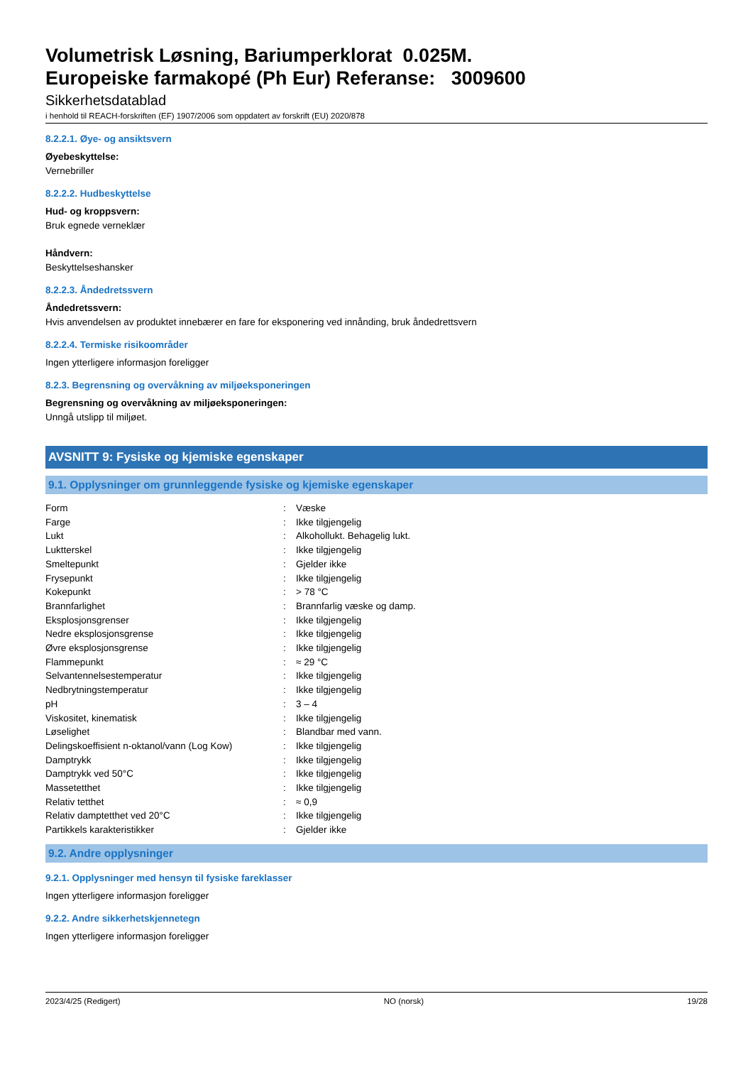Volumetrisk Løsning, Bariumperklorat 0.025M.
Europeiske farmakopé (Ph Eur) Referanse: 3009600
Sikkerhetsdatablad
i henhold til REACH-forskriften (EF) 1907/2006 som oppdatert av forskrift (EU) 2020/878
8.2.2.1. Øye- og ansiktsvern
Øyebeskyttelse:
Vernebriller
8.2.2.2. Hudbeskyttelse
Hud- og kroppsvern:
Bruk egnede verneklær
Håndvern:
Beskyttelseshansker
8.2.2.3. Åndedretssvern
Åndedretssvern:
Hvis anvendelsen av produktet innebærer en fare for eksponering ved innånding, bruk åndedrettsvern
8.2.2.4. Termiske risikoområder
Ingen ytterligere informasjon foreligger
8.2.3. Begrensning og overvåkning av miljøeksponeringen
Begrensning og overvåkning av miljøeksponeringen:
Unngå utslipp til miljøet.
AVSNITT 9: Fysiske og kjemiske egenskaper
9.1. Opplysninger om grunnleggende fysiske og kjemiske egenskaper
| Form | : | Væske |
| Farge | : | Ikke tilgjengelig |
| Lukt | : | Alkohollukt. Behagelig lukt. |
| Luktterskel | : | Ikke tilgjengelig |
| Smeltepunkt | : | Gjelder ikke |
| Frysepunkt | : | Ikke tilgjengelig |
| Kokepunkt | : | > 78 °C |
| Brannfarlighet | : | Brannfarlig væske og damp. |
| Eksplosjonsgrenser | : | Ikke tilgjengelig |
| Nedre eksplosjonsgrense | : | Ikke tilgjengelig |
| Øvre eksplosjonsgrense | : | Ikke tilgjengelig |
| Flammepunkt | : | ≈ 29 °C |
| Selvantennelsestemperatur | : | Ikke tilgjengelig |
| Nedbrytningstemperatur | : | Ikke tilgjengelig |
| pH | : | 3 – 4 |
| Viskositet, kinematisk | : | Ikke tilgjengelig |
| Løselighet | : | Blandbar med vann. |
| Delingskoeffisient n-oktanol/vann (Log Kow) | : | Ikke tilgjengelig |
| Damptrykk | : | Ikke tilgjengelig |
| Damptrykk ved 50°C | : | Ikke tilgjengelig |
| Massetetthet | : | Ikke tilgjengelig |
| Relativ tetthet | : | ≈ 0,9 |
| Relativ damptetthet ved 20°C | : | Ikke tilgjengelig |
| Partikkels karakteristikker | : | Gjelder ikke |
9.2. Andre opplysninger
9.2.1. Opplysninger med hensyn til fysiske fareklasser
Ingen ytterligere informasjon foreligger
9.2.2. Andre sikkerhetskjennetegn
Ingen ytterligere informasjon foreligger
2023/4/25 (Redigert) NO (norsk) 19/28